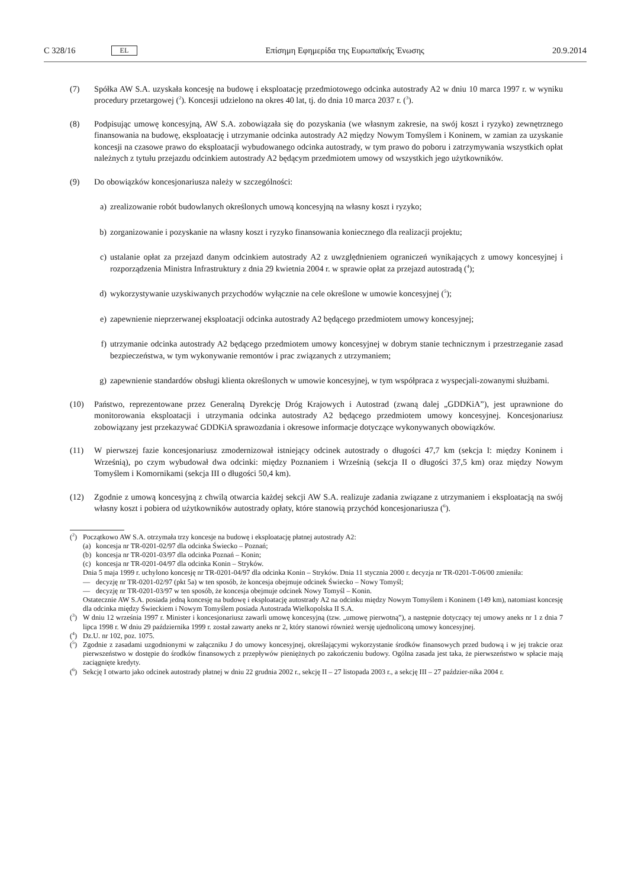C 328/16 EL
Επίσημη Εφημερίδα της Ευρωπαϊκής Ένωσης 20.9.2014
(7) Spółka AW S.A. uzyskała koncesję na budowę i eksploatację przedmiotowego odcinka autostrady A2 w dniu 10 marca 1997 r. w wyniku procedury przetargowej (<sup>2</sup>). Koncesji udzielono na okres 40 lat, tj. do dnia 10 marca 2037 r. (<sup>3</sup>).
(8) Podpisując umowę koncesyjną, AW S.A. zobowiązała się do pozyskania (we własnym zakresie, na swój koszt i ryzyko) zewnętrznego finansowania na budowę, eksploatację i utrzymanie odcinka autostrady A2 między Nowym Tomyślem i Koninem, w zamian za uzyskanie koncesji na czasowe prawo do eksploatacji wybudowanego odcinka autostrady, w tym prawo do poboru i zatrzymywania wszystkich opłat należnych z tytułu przejazdu odcinkiem autostrady A2 będącym przedmiotem umowy od wszystkich jego użytkowników.
(9) Do obowiązków koncesjonariusza należy w szczególności:
a) zrealizowanie robót budowlanych określonych umową koncesyjną na własny koszt i ryzyko;
b) zorganizowanie i pozyskanie na własny koszt i ryzyko finansowania koniecznego dla realizacji projektu;
c) ustalanie opłat za przejazd danym odcinkiem autostrady A2 z uwzględnieniem ograniczeń wynikających z umowy koncesyjnej i rozporządzenia Ministra Infrastruktury z dnia 29 kwietnia 2004 r. w sprawie opłat za przejazd autostradą (<sup>4</sup>);
d) wykorzystywanie uzyskiwanych przychodów wyłącznie na cele określone w umowie koncesyjnej (<sup>5</sup>);
e) zapewnienie nieprzerwanej eksploatacji odcinka autostrady A2 będącego przedmiotem umowy koncesyjnej;
f) utrzymanie odcinka autostrady A2 będącego przedmiotem umowy koncesyjnej w dobrym stanie technicznym i przestrzeganie zasad bezpieczeństwa, w tym wykonywanie remontów i prac związanych z utrzymaniem;
g) zapewnienie standardów obsługi klienta określonych w umowie koncesyjnej, w tym współpraca z wyspecjali-zowanymi służbami.
(10) Państwo, reprezentowane przez Generalną Dyrekcję Dróg Krajowych i Autostrad (zwaną dalej „GDDKiA”), jest uprawnione do monitorowania eksploatacji i utrzymania odcinka autostrady A2 będącego przedmiotem umowy koncesyjnej. Koncesjonariusz zobowiązany jest przekazywać GDDKiA sprawozdania i okresowe informacje dotyczące wykonywanych obowiązków.
(11) W pierwszej fazie koncesjonariusz zmodernizował istniejący odcinek autostrady o długości 47,7 km (sekcja I: między Koninem i Wrześnią), po czym wybudował dwa odcinki: między Poznaniem i Wrześnią (sekcja II o długości 37,5 km) oraz między Nowym Tomyślem i Komornikami (sekcja III o długości 50,4 km).
(12) Zgodnie z umową koncesyjną z chwilą otwarcia każdej sekcji AW S.A. realizuje zadania związane z utrzymaniem i eksploatacją na swój własny koszt i pobiera od użytkowników autostrady opłaty, które stanowią przychód koncesjonariusza (<sup>6</sup>).
(<sup>2</sup>) Początkowo AW S.A. otrzymała trzy koncesje na budowę i eksploatację płatnej autostrady A2:
(a) koncesja nr TR-0201-02/97 dla odcinka Świecko – Poznań;
(b) koncesja nr TR-0201-03/97 dla odcinka Poznań – Konin;
(c) koncesja nr TR-0201-04/97 dla odcinka Konin – Stryków.
Dnia 5 maja 1999 r. uchylono koncesję nr TR-0201-04/97 dla odcinka Konin – Stryków. Dnia 11 stycznia 2000 r. decyzja nr TR-0201-T-06/00 zmieniła:
— decyzję nr TR-0201-02/97 (pkt 5a) w ten sposób, że koncesja obejmuje odcinek Świecko – Nowy Tomyśl;
— decyzję nr TR-0201-03/97 w ten sposób, że koncesja obejmuje odcinek Nowy Tomyśl – Konin.
Ostatecznie AW S.A. posiada jedną koncesję na budowę i eksploatację autostrady A2 na odcinku między Nowym Tomyślem i Koninem (149 km), natomiast koncesję dla odcinka między Świeckiem i Nowym Tomyślem posiada Autostrada Wielkopolska II S.A.
(<sup>3</sup>) W dniu 12 września 1997 r. Minister i koncesjonariusz zawarli umowę koncesyjną (tzw. „umowę pierwotną”), a następnie dotyczący tej umowy aneks nr 1 z dnia 7 lipca 1998 r. W dniu 29 października 1999 r. został zawarty aneks nr 2, który stanowi również wersję ujednoliconą umowy koncesyjnej.
(<sup>4</sup>) Dz.U. nr 102, poz. 1075.
(<sup>5</sup>) Zgodnie z zasadami uzgodnionymi w załączniku J do umowy koncesyjnej, określającymi wykorzystanie środków finansowych przed budową i w jej trakcie oraz pierwszeństwo w dostępie do środków finansowych z przepływów pieniężnych po zakończeniu budowy. Ogólna zasada jest taka, że pierwszeństwo w spłacie mają zaciągnięte kredyty.
(<sup>6</sup>) Sekcję I otwarto jako odcinek autostrady płatnej w dniu 22 grudnia 2002 r., sekcję II – 27 listopada 2003 r., a sekcję III – 27 paździer-nika 2004 r.